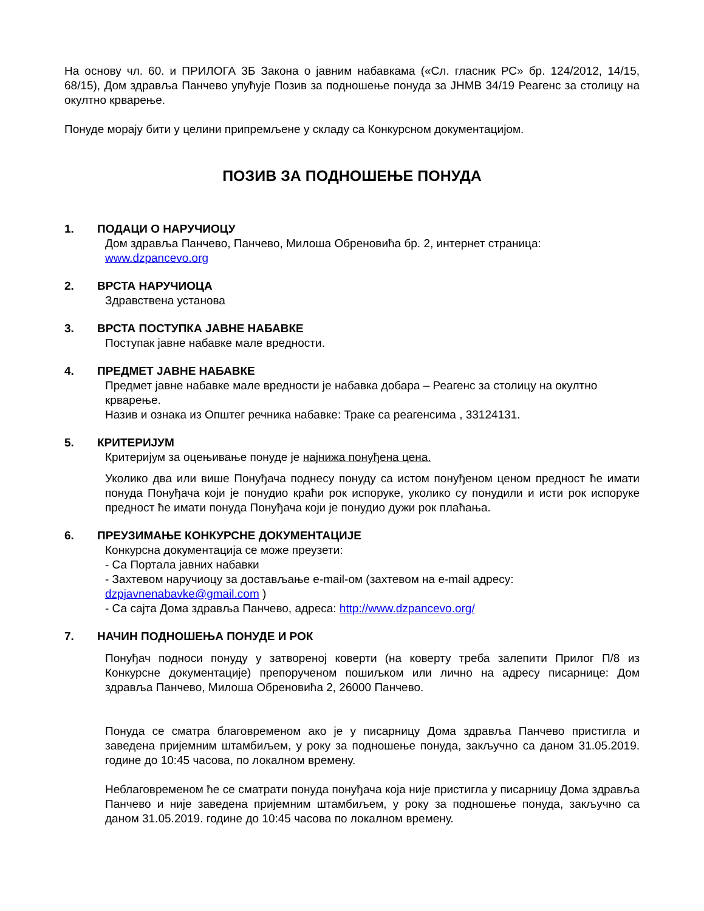На основу чл. 60. и ПРИЛОГА 3Б Закона о јавним набавкама («Сл. гласник РС» бр. 124/2012, 14/15, 68/15), Дом здравља Панчево упућује Позив за подношење понуда за ЈНМВ 34/19 Реагенс за столицу на окултно крварење.
Понуде морају бити у целини припремљене у складу са Конкурсном документацијом.
ПОЗИВ ЗА ПОДНОШЕЊЕ ПОНУДА
1. ПОДАЦИ О НАРУЧИОЦУ
Дом здравља Панчево, Панчево, Милоша Обреновића бр. 2, интернет страница:
www.dzpancevo.org
2. ВРСТА НАРУЧИОЦА
Здравствена установа
3. ВРСТА ПОСТУПКА ЈАВНЕ НАБАВКЕ
Поступак јавне набавке мале вредности.
4. ПРЕДМЕТ ЈАВНЕ НАБАВКЕ
Предмет јавне набавке мале вредности је набавка добара – Реагенс за столицу на окултно крварење.
Назив и ознака из Општег речника набавке: Траке са реагенсима , 33124131.
5. КРИТЕРИЈУМ
Критеријум за оцењивање понуде је најнижа понуђена цена.
Уколико два или више Понуђача поднесу понуду са истом понуђеном ценом предност ће имати понуда Понуђача који је понудио краћи рок испоруке, уколико су понудили и исти рок испоруке предност ће имати понуда Понуђача који је понудио дужи рок плаћања.
6. ПРЕУЗИМАЊЕ КОНКУРСНЕ ДОКУМЕНТАЦИЈЕ
Конкурсна документација се може преузети:
- Са Портала јавних набавки
- Захтевом наручиоцу за достављање e-mail-ом (захтевом на e-mail адресу: dzpjavnenabavke@gmail.com )
- Са сајта Дома здравља Панчево, адреса: http://www.dzpancevo.org/
7. НАЧИН ПОДНОШЕЊА ПОНУДЕ И РОК
Понуђач подноси понуду у затвореној коверти (на коверту треба залепити Прилог П/8 из Конкурсне документације) препорученом пошиљком или лично на адресу писарнице: Дом здравља Панчево, Милоша Обреновића 2, 26000 Панчево.
Понуда се сматра благовременом ако је у писарницу Дома здравља Панчево пристигла и заведена пријемним штамбиљем, у року за подношење понуда, закључно са даном 31.05.2019. године до 10:45 часова, по локалном времену.
Неблаговременом ће се сматрати понуда понуђача која није пристигла у писарницу Дома здравља Панчево и није заведена пријемним штамбиљем, у року за подношење понуда, закључно са даном 31.05.2019. године до 10:45 часова по локалном времену.